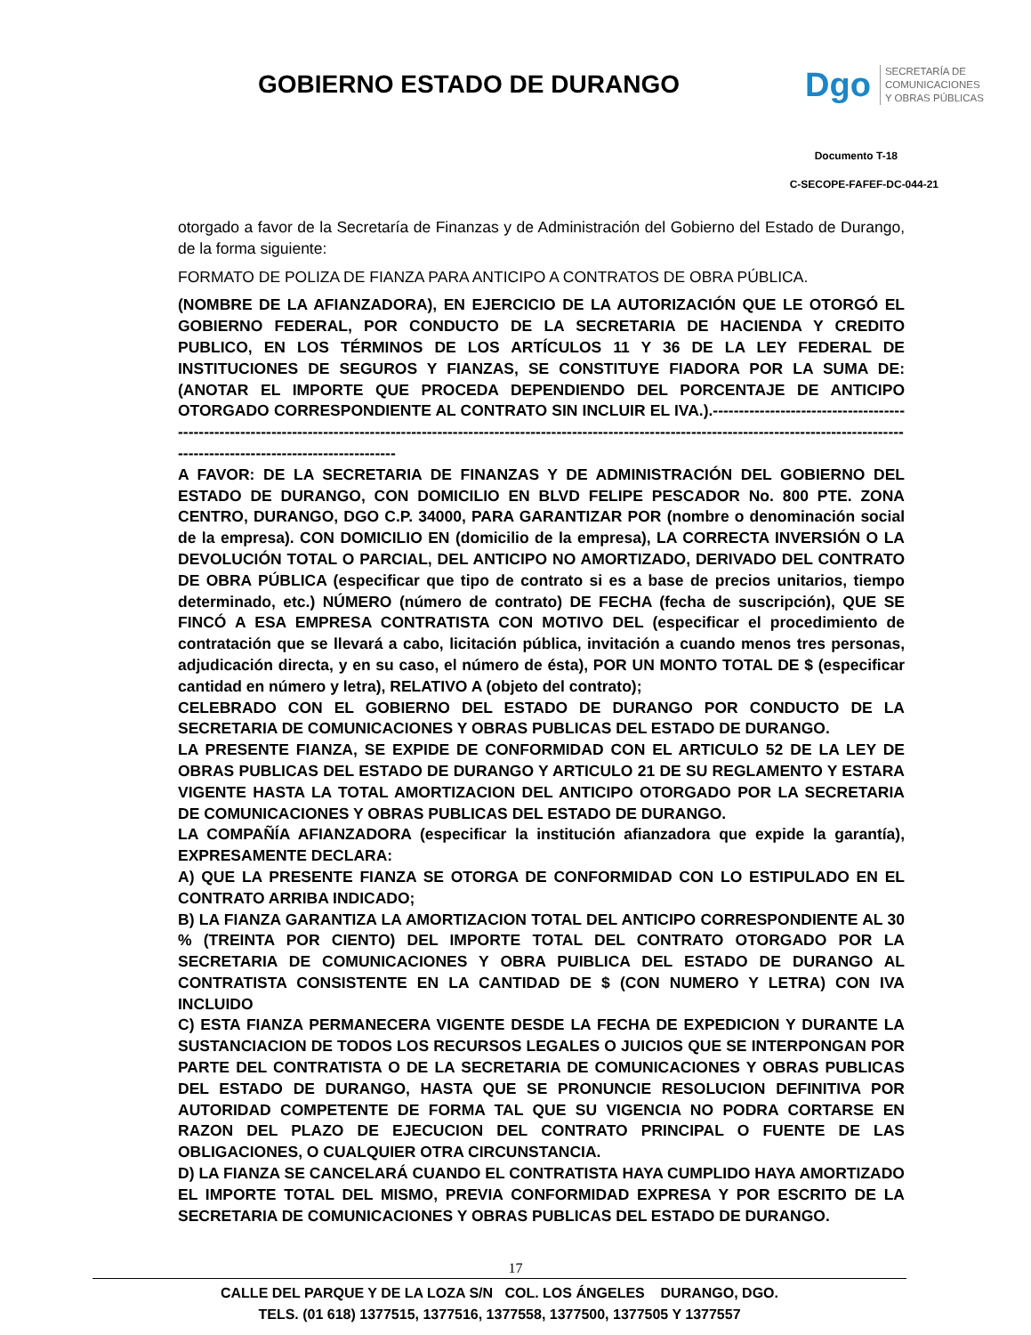GOBIERNO ESTADO DE DURANGO
Dgo
SECRETARÍA DE
COMUNICACIONES
Y OBRAS PÚBLICAS
Documento T-18
C-SECOPE-FAFEF-DC-044-21
otorgado a favor de la Secretaría de Finanzas y de Administración del Gobierno del Estado de Durango, de la forma siguiente:
FORMATO DE POLIZA DE FIANZA PARA ANTICIPO A CONTRATOS DE OBRA PÚBLICA.
(NOMBRE DE LA AFIANZADORA), EN EJERCICIO DE LA AUTORIZACIÓN QUE LE OTORGÓ EL GOBIERNO FEDERAL, POR CONDUCTO DE LA SECRETARIA DE HACIENDA Y CREDITO PUBLICO, EN LOS TÉRMINOS DE LOS ARTÍCULOS 11 Y 36 DE LA LEY FEDERAL DE INSTITUCIONES DE SEGUROS Y FIANZAS, SE CONSTITUYE FIADORA POR LA SUMA DE: (ANOTAR EL IMPORTE QUE PROCEDA DEPENDIENDO DEL PORCENTAJE DE ANTICIPO OTORGADO CORRESPONDIENTE AL CONTRATO SIN INCLUIR EL IVA.).---------------------------------------------------------------------------------------------------------------------------------------------------------------------------------------------------------------------------
A FAVOR: DE LA SECRETARIA DE FINANZAS Y DE ADMINISTRACIÓN DEL GOBIERNO DEL ESTADO DE DURANGO, CON DOMICILIO EN BLVD FELIPE PESCADOR No. 800 PTE. ZONA CENTRO, DURANGO, DGO C.P. 34000, PARA GARANTIZAR POR (nombre o denominación social de la empresa). CON DOMICILIO EN (domicilio de la empresa), LA CORRECTA INVERSIÓN O LA DEVOLUCIÓN TOTAL O PARCIAL, DEL ANTICIPO NO AMORTIZADO, DERIVADO DEL CONTRATO DE OBRA PÚBLICA (especificar que tipo de contrato si es a base de precios unitarios, tiempo determinado, etc.) NÚMERO (número de contrato) DE FECHA (fecha de suscripción), QUE SE FINCÓ A ESA EMPRESA CONTRATISTA CON MOTIVO DEL (especificar el procedimiento de contratación que se llevará a cabo, licitación pública, invitación a cuando menos tres personas, adjudicación directa, y en su caso, el número de ésta), POR UN MONTO TOTAL DE $ (especificar cantidad en número y letra), RELATIVO A (objeto del contrato);
CELEBRADO CON EL GOBIERNO DEL ESTADO DE DURANGO POR CONDUCTO DE LA SECRETARIA DE COMUNICACIONES Y OBRAS PUBLICAS DEL ESTADO DE DURANGO.
LA PRESENTE FIANZA, SE EXPIDE DE CONFORMIDAD CON EL ARTICULO 52 DE LA LEY DE OBRAS PUBLICAS DEL ESTADO DE DURANGO Y ARTICULO 21 DE SU REGLAMENTO Y ESTARA VIGENTE HASTA LA TOTAL AMORTIZACION DEL ANTICIPO OTORGADO POR LA SECRETARIA DE COMUNICACIONES Y OBRAS PUBLICAS DEL ESTADO DE DURANGO.
LA COMPAÑÍA AFIANZADORA (especificar la institución afianzadora que expide la garantía), EXPRESAMENTE DECLARA:
A) QUE LA PRESENTE FIANZA SE OTORGA DE CONFORMIDAD CON LO ESTIPULADO EN EL CONTRATO ARRIBA INDICADO;
B) LA FIANZA GARANTIZA LA AMORTIZACION TOTAL DEL ANTICIPO CORRESPONDIENTE AL 30 % (TREINTA POR CIENTO) DEL IMPORTE TOTAL DEL CONTRATO OTORGADO POR LA SECRETARIA DE COMUNICACIONES Y OBRA PUIBLICA DEL ESTADO DE DURANGO AL CONTRATISTA CONSISTENTE EN LA CANTIDAD DE $ (CON NUMERO Y LETRA) CON IVA INCLUIDO
C) ESTA FIANZA PERMANECERA VIGENTE DESDE LA FECHA DE EXPEDICION Y DURANTE LA SUSTANCIACION DE TODOS LOS RECURSOS LEGALES O JUICIOS QUE SE INTERPONGAN POR PARTE DEL CONTRATISTA O DE LA SECRETARIA DE COMUNICACIONES Y OBRAS PUBLICAS DEL ESTADO DE DURANGO, HASTA QUE SE PRONUNCIE RESOLUCION DEFINITIVA POR AUTORIDAD COMPETENTE DE FORMA TAL QUE SU VIGENCIA NO PODRA CORTARSE EN RAZON DEL PLAZO DE EJECUCION DEL CONTRATO PRINCIPAL O FUENTE DE LAS OBLIGACIONES, O CUALQUIER OTRA CIRCUNSTANCIA.
D) LA FIANZA SE CANCELARÁ CUANDO EL CONTRATISTA HAYA CUMPLIDO HAYA AMORTIZADO EL IMPORTE TOTAL DEL MISMO, PREVIA CONFORMIDAD EXPRESA Y POR ESCRITO DE LA SECRETARIA DE COMUNICACIONES Y OBRAS PUBLICAS DEL ESTADO DE DURANGO.
17
CALLE DEL PARQUE Y DE LA LOZA S/N COL. LOS ÁNGELES DURANGO, DGO.
TELS. (01 618) 1377515, 1377516, 1377558, 1377500, 1377505 Y 1377557